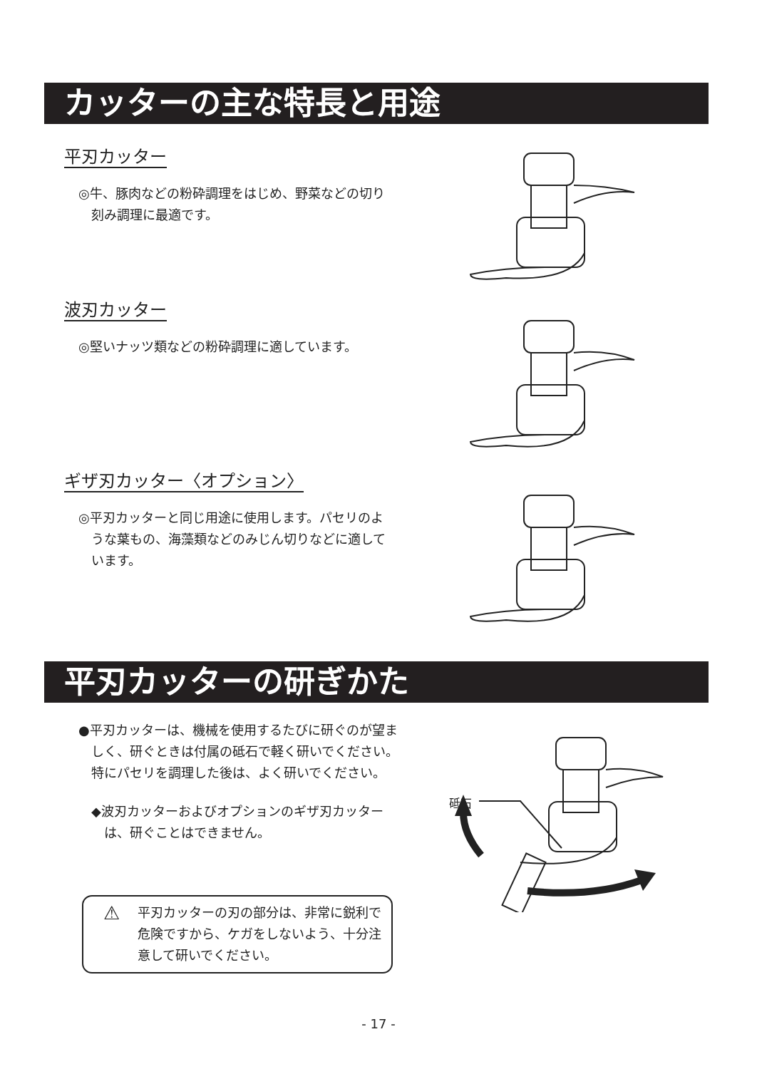カッターの主な特長と用途
平刃カッター
◎牛、豚肉などの粉砕調理をはじめ、野菜などの切り刻み調理に最適です。
波刃カッター
◎堅いナッツ類などの粉砕調理に適しています。
ギザ刃カッター〈オプション〉
◎平刃カッターと同じ用途に使用します。パセリのような葉もの、海藻類などのみじん切りなどに適しています。
平刃カッターの研ぎかた
●平刃カッターは、機械を使用するたびに研ぐのが望ましく、研ぐときは付属の砥石で軽く研いでください。
特にパセリを調理した後は、よく研いでください。
◆波刃カッターおよびオプションのギザ刃カッターは、研ぐことはできません。
⚠ 平刃カッターの刃の部分は、非常に鋭利で危険ですから、ケガをしないよう、十分注意して研いでください。
砥石
- 17 -